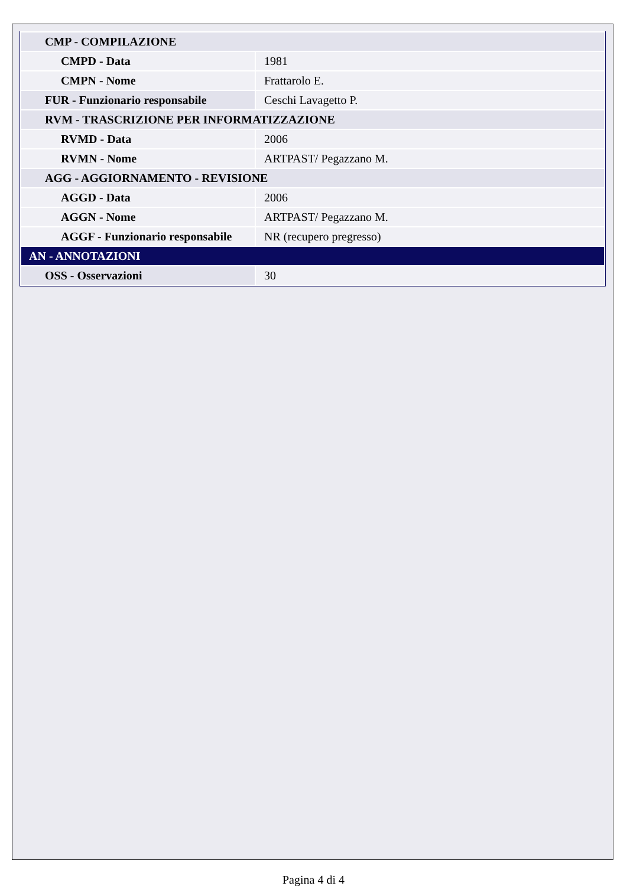| CMP - COMPILAZIONE | |
| CMPD - Data | 1981 |
| CMPN - Nome | Frattarolo E. |
| FUR - Funzionario responsabile | Ceschi Lavagetto P. |
| RVM - TRASCRIZIONE PER INFORMATIZZAZIONE | |
| RVMD - Data | 2006 |
| RVMN - Nome | ARTPAST/ Pegazzano M. |
| AGG - AGGIORNAMENTO - REVISIONE | |
| AGGD - Data | 2006 |
| AGGN - Nome | ARTPAST/ Pegazzano M. |
| AGGF - Funzionario responsabile | NR (recupero pregresso) |
| AN - ANNOTAZIONI | |
| OSS - Osservazioni | 30 |
Pagina 4 di 4